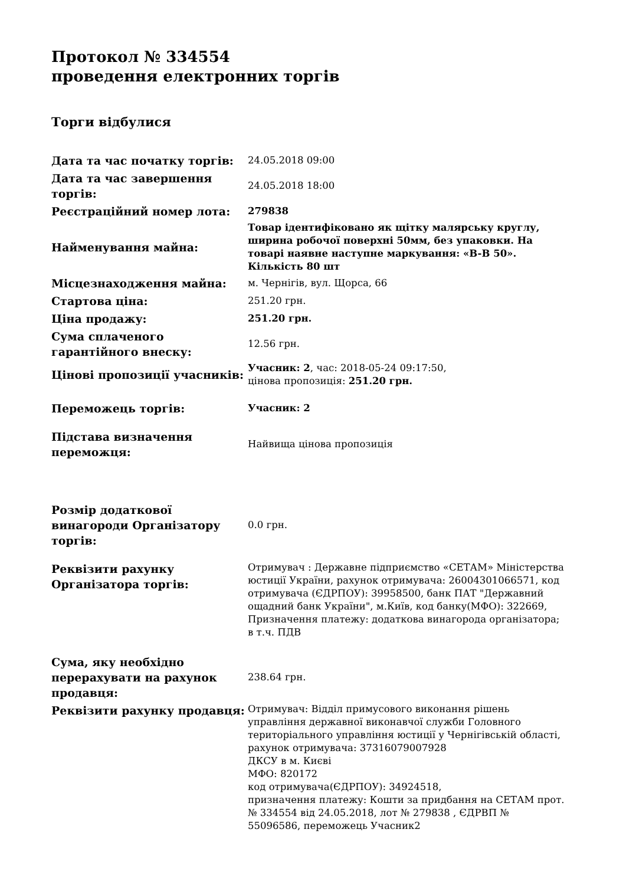Протокол № 334554
проведення електронних торгів
Торги відбулися
| Дата та час початку торгів: | 24.05.2018 09:00 |
| Дата та час завершення торгів: | 24.05.2018 18:00 |
| Реєстраційний номер лота: | 279838 |
| Найменування майна: | Товар ідентифіковано як щітку малярську круглу, ширина робочої поверхні 50мм, без упаковки. На товарі наявне наступне маркування: «B-B 50». Кількість 80 шт |
| Місцезнаходження майна: | м. Чернігів, вул. Щорса, 66 |
| Стартова ціна: | 251.20 грн. |
| Ціна продажу: | 251.20 грн. |
| Сума сплаченого гарантійного внеску: | 12.56 грн. |
| Цінові пропозиції учасників: | Учасник: 2 , час: 2018-05-24 09:17:50, цінова пропозиція: 251.20 грн. |
| Переможець торгів: | Учасник: 2 |
| Підстава визначення переможця: | Найвища цінова пропозиція |
| Розмір додаткової винагороди Організатору торгів: | 0.0 грн. |
| Реквізити рахунку Організатора торгів: | Отримувач : Державне підприємство «СЕТАМ» Міністерства юстиції України, рахунок отримувача: 26004301066571, код отримувача (ЄДРПОУ): 39958500, банк ПАТ "Державний ощадний банк України", м.Київ, код банку(МФО): 322669, Призначення платежу: додаткова винагорода організатора; в т.ч. ПДВ |
| Сума, яку необхідно перерахувати на рахунок продавця: | 238.64 грн. |
| Реквізити рахунку продавця: | Отримувач: Відділ примусового виконання рішень управління державної виконавчої служби Головного територіального управління юстиції у Чернігівській області, рахунок отримувача: 37316079007928 ДКСУ в м. Києві МФО: 820172 код отримувача(ЄДРПОУ): 34924518, призначення платежу: Кошти за придбання на СЕТАМ прот. № 334554 від 24.05.2018, лот № 279838 , ЄДРВП № 55096586, переможець Учасник2 |